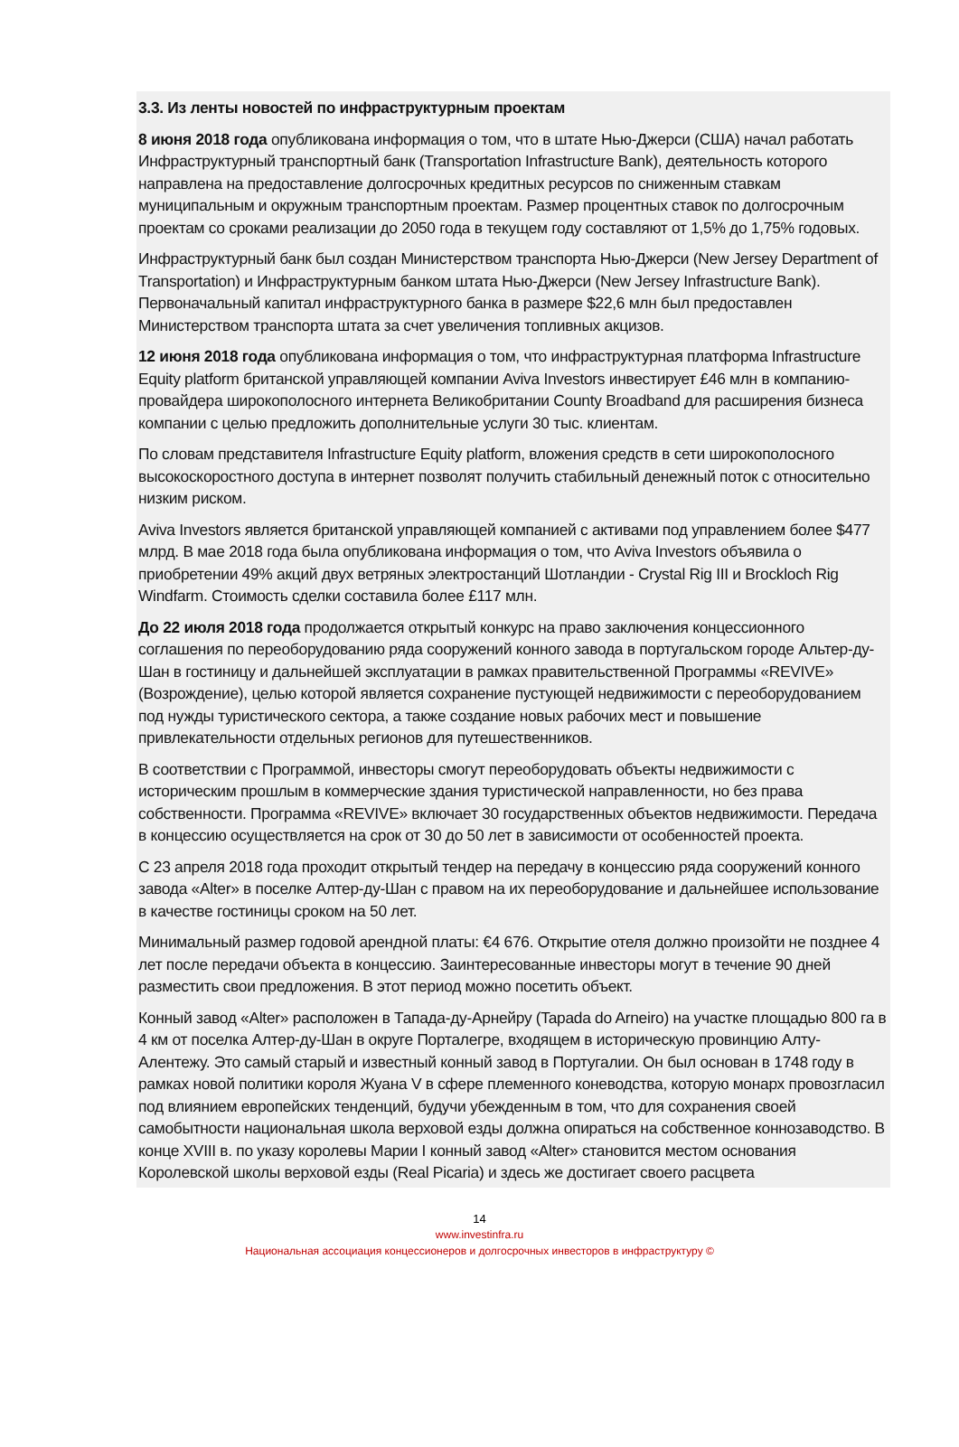3.3. Из ленты новостей по инфраструктурным проектам
8 июня 2018 года опубликована информация о том, что в штате Нью-Джерси (США) начал работать Инфраструктурный транспортный банк (Transportation Infrastructure Bank), деятельность которого направлена на предоставление долгосрочных кредитных ресурсов по сниженным ставкам муниципальным и окружным транспортным проектам. Размер процентных ставок по долгосрочным проектам со сроками реализации до 2050 года в текущем году составляют от 1,5% до 1,75% годовых.
Инфраструктурный банк был создан Министерством транспорта Нью-Джерси (New Jersey Department of Transportation) и Инфраструктурным банком штата Нью-Джерси (New Jersey Infrastructure Bank). Первоначальный капитал инфраструктурного банка в размере $22,6 млн был предоставлен Министерством транспорта штата за счет увеличения топливных акцизов.
12 июня 2018 года опубликована информация о том, что инфраструктурная платформа Infrastructure Equity platform британской управляющей компании Aviva Investors инвестирует £46 млн в компанию-провайдера широкополосного интернета Великобритании County Broadband для расширения бизнеса компании с целью предложить дополнительные услуги 30 тыс. клиентам.
По словам представителя Infrastructure Equity platform, вложения средств в сети широкополосного высокоскоростного доступа в интернет позволят получить стабильный денежный поток с относительно низким риском.
Aviva Investors является британской управляющей компанией с активами под управлением более $477 млрд. В мае 2018 года была опубликована информация о том, что Aviva Investors объявила о приобретении 49% акций двух ветряных электростанций Шотландии - Crystal Rig III и Brockloch Rig Windfarm. Стоимость сделки составила более £117 млн.
До 22 июля 2018 года продолжается открытый конкурс на право заключения концессионного соглашения по переоборудованию ряда сооружений конного завода в португальском городе Альтер-ду-Шан в гостиницу и дальнейшей эксплуатации в рамках правительственной Программы «REVIVE» (Возрождение), целью которой является сохранение пустующей недвижимости с переоборудованием под нужды туристического сектора, а также создание новых рабочих мест и повышение привлекательности отдельных регионов для путешественников.
В соответствии с Программой, инвесторы смогут переоборудовать объекты недвижимости с историческим прошлым в коммерческие здания туристической направленности, но без права собственности. Программа «REVIVE» включает 30 государственных объектов недвижимости. Передача в концессию осуществляется на срок от 30 до 50 лет в зависимости от особенностей проекта.
С 23 апреля 2018 года проходит открытый тендер на передачу в концессию ряда сооружений конного завода «Alter» в поселке Алтер-ду-Шан с правом на их переоборудование и дальнейшее использование в качестве гостиницы сроком на 50 лет.
Минимальный размер годовой арендной платы: €4 676. Открытие отеля должно произойти не позднее 4 лет после передачи объекта в концессию. Заинтересованные инвесторы могут в течение 90 дней разместить свои предложения. В этот период можно посетить объект.
Конный завод «Alter» расположен в Тапада-ду-Арнейру (Tapada do Arneiro) на участке площадью 800 га в 4 км от поселка Алтер-ду-Шан в округе Порталегре, входящем в историческую провинцию Алту-Алентежу. Это самый старый и известный конный завод в Португалии. Он был основан в 1748 году в рамках новой политики короля Жуана V в сфере племенного коневодства, которую монарх провозгласил под влиянием европейских тенденций, будучи убежденным в том, что для сохранения своей самобытности национальная школа верховой езды должна опираться на собственное коннозаводство. В конце XVIII в. по указу королевы Марии I конный завод «Alter» становится местом основания Королевской школы верховой езды (Real Picaria) и здесь же достигает своего расцвета
14
www.investinfra.ru
Национальная ассоциация концессионеров и долгосрочных инвесторов в инфраструктуру ©